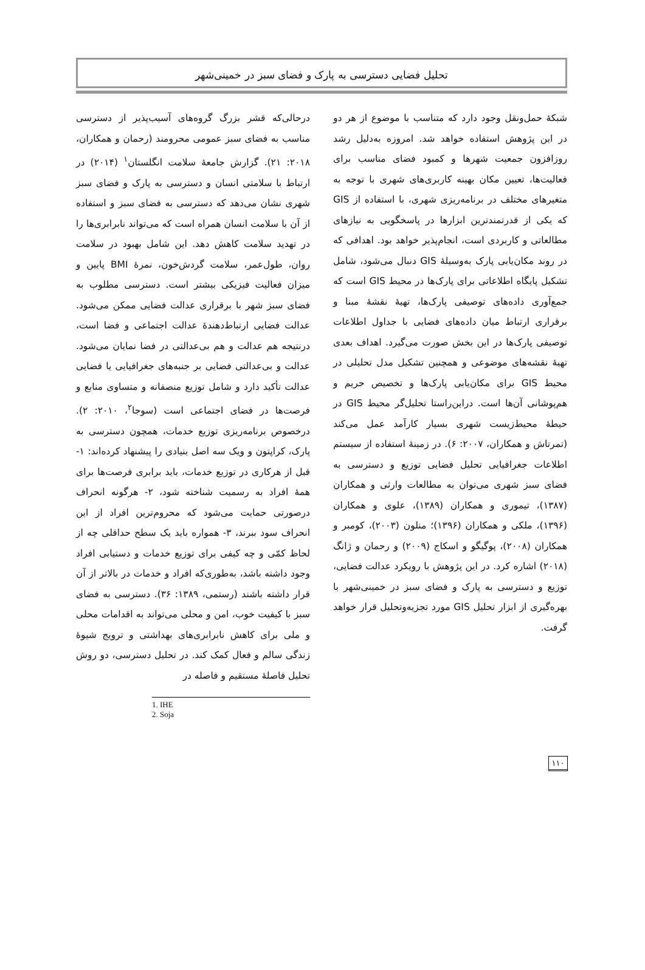تحلیل فضایی دسترسی به پارک و فضای سبز در خمینی‌شهر
درحالی‌که قشر بزرگ گروه‌های آسیب‌پذیر از دسترسی مناسب به فضای سبز عمومی محرومند (رحمان و همکاران، ۲۰۱۸: ۲۱). گزارش جامعهٔ سلامت انگلستان<sup>۱</sup> (۲۰۱۴) در ارتباط با سلامتی انسان و دسترسی به پارک و فضای سبز شهری نشان می‌دهد که دسترسی به فضای سبز و استفاده از آن با سلامت انسان همراه است که می‌تواند نابرابری‌ها را در تهدید سلامت کاهش دهد. این شامل بهبود در سلامت روان، طول‌عمر، سلامت گردش‌خون، نمرهٔ BMI پایین و میزان فعالیت فیزیکی بیشتر است. دسترسی مطلوب به فضای سبز شهر با برقراری عدالت فضایی ممکن می‌شود. عدالت فضایی ارتباط‌دهندهٔ عدالت اجتماعی و فضا است، درنتیجه هم عدالت و هم بی‌عدالتی در فضا نمایان می‌شود. عدالت و بی‌عدالتی فضایی بر جنبه‌های جغرافیایی یا فضایی عدالت تأکید دارد و شامل توزیع منصفانه و متساوی منابع و فرصت‌ها در فضای اجتماعی است (سوجا<sup>۲</sup>، ۲۰۱۰: ۲). درخصوص برنامه‌ریزی توزیع خدمات، همچون دسترسی به پارک، کراپتون و ویک سه اصل بنیادی را پیشنهاد کرده‌اند: ۱- قبل از هرکاری در توزیع خدمات، باید برابری فرصت‌ها برای همهٔ افراد به رسمیت شناخته شود، ۲- هرگونه انحراف درصورتی حمایت می‌شود که محروم‌ترین افراد از این انحراف سود ببرند، ۳- همواره باید یک سطح حداقلی چه از لحاظ کمّی و چه کیفی برای توزیع خدمات و دستیابی افراد وجود داشته باشد، به‌طوری‌که افراد و خدمات در بالاتر از آن قرار داشته باشند (رستمی، ۱۳۸۹: ۳۶). دسترسی به فضای سبز با کیفیت خوب، امن و محلی می‌تواند به اقدامات محلی و ملی برای کاهش نابرابری‌های بهداشتی و ترویج شیوهٔ زندگی سالم و فعال کمک کند. در تحلیل دسترسی، دو روش تحلیل فاصلهٔ مستقیم و فاصله در
1. IHE
2. Soja
شبکهٔ حمل‌ونقل وجود دارد که متناسب با موضوع از هر دو در این پژوهش استفاده خواهد شد. امروزه به‌دلیل رشد روزافزون جمعیت شهرها و کمبود فضای مناسب برای فعالیت‌ها، تعیین مکان بهینه کاربری‌های شهری با توجه به متغیرهای مختلف در برنامه‌ریزی شهری، با استفاده از GIS که یکی از قدرتمندترین ابزارها در پاسخگویی به نیازهای مطالعاتی و کاربردی است، انجام‌پذیر خواهد بود. اهدافی که در روند مکان‌یابی پارک به‌وسیلهٔ GIS دنبال می‌شود، شامل تشکیل پایگاه اطلاعاتی برای پارک‌ها در محیط GIS است که جمع‌آوری داده‌های توصیفی پارک‌ها، تهیهٔ نقشهٔ مبنا و برقراری ارتباط میان داده‌های فضایی با جداول اطلاعات توصیفی پارک‌ها در این بخش صورت می‌گیرد. اهداف بعدی تهیهٔ نقشه‌های موضوعی و همچنین تشکیل مدل تحلیلی در محیط GIS برای مکان‌یابی پارک‌ها و تخصیص حریم و هم‌پوشانی آن‌ها است. دراین‌راستا تحلیل‌گر محیط GIS در حیطهٔ محیط‌زیست شهری بسیار کارآمد عمل می‌کند (تمرتاش و همکاران، ۲۰۰۷: ۶). در زمینهٔ استفاده از سیستم اطلاعات جغرافیایی تحلیل فضایی توزیع و دسترسی به فضای سبز شهری می‌توان به مطالعات وارثی و همکاران (۱۳۸۷)، تیموری و همکاران (۱۳۸۹)، علوی و همکاران (۱۳۹۶)، ملکی و همکاران (۱۳۹۶)؛ منلون (۲۰۰۳)، کومبر و همکاران (۲۰۰۸)، پوگیگو و اسکاج (۲۰۰۹) و رحمان و ژانگ (۲۰۱۸) اشاره کرد. در این پژوهش با رویکرد عدالت فضایی، توزیع و دسترسی به پارک و فضای سبز در خمینی‌شهر با بهره‌گیری از ابزار تحلیل GIS مورد تجزیه‌وتحلیل قرار خواهد گرفت.
۱۱۰